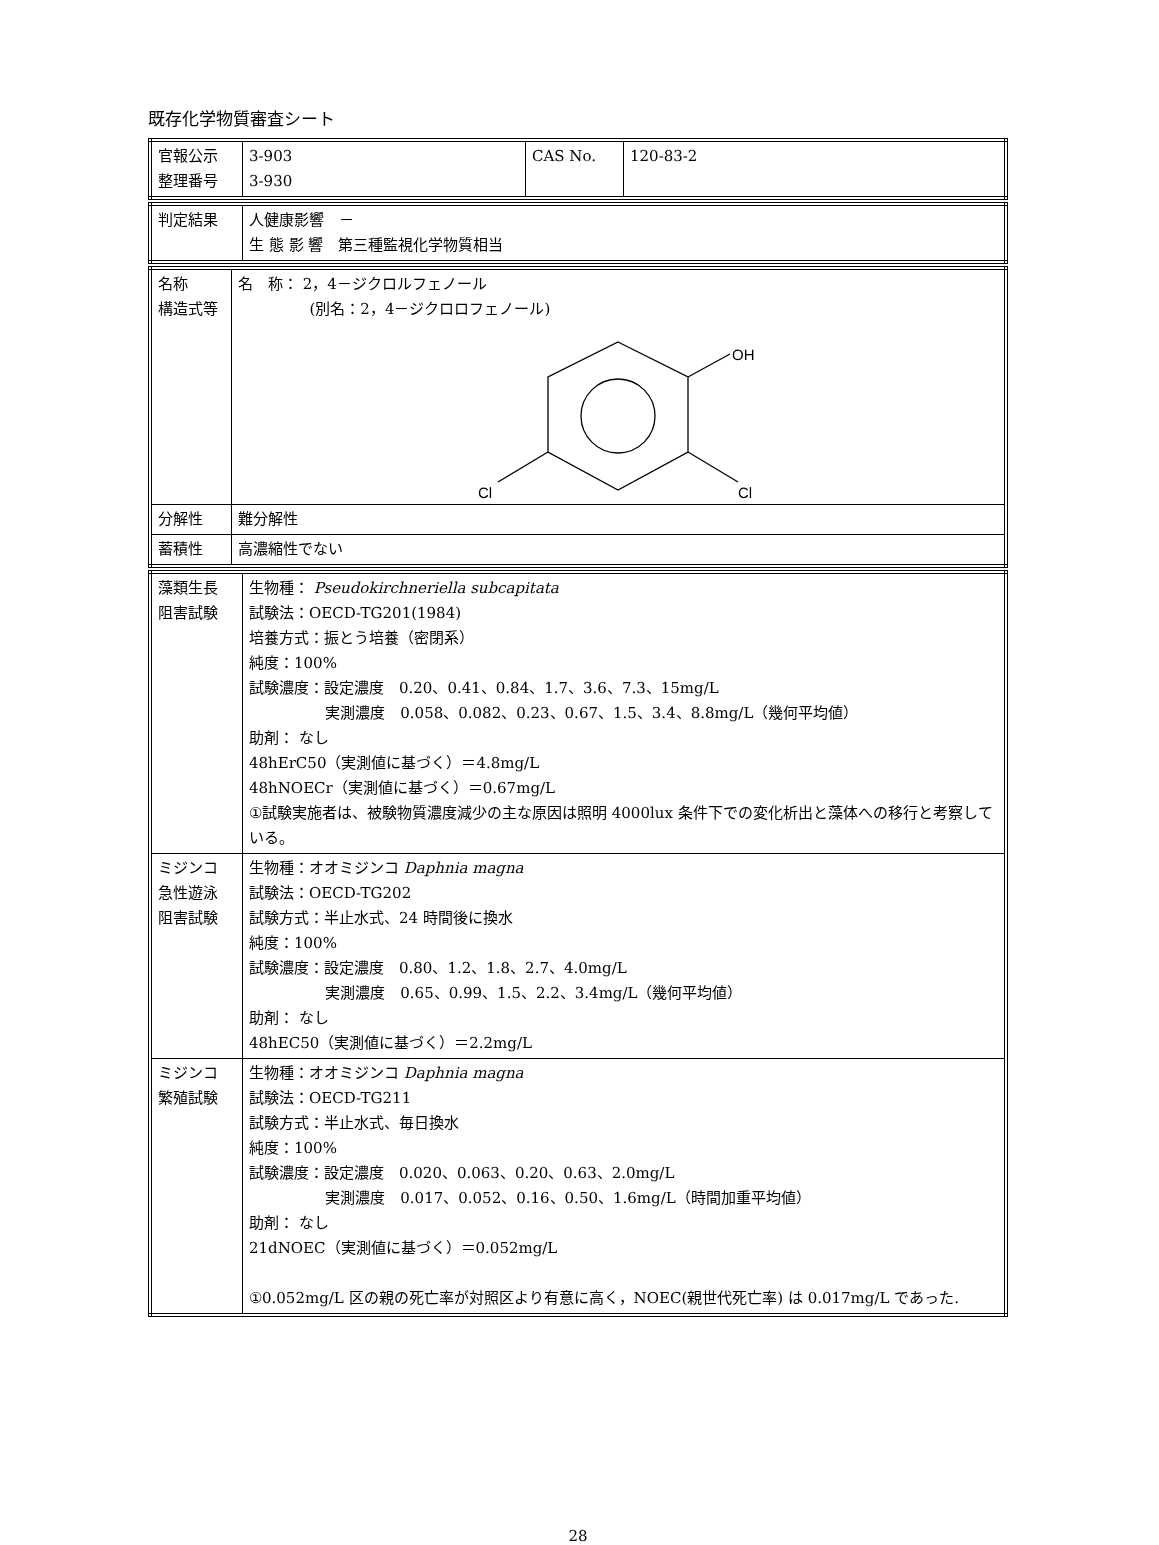既存化学物質審査シート
| 官報公示 整理番号 | 3-903 3-930 | CAS No. | 120-83-2 |
| 判定結果 | 人健康影響 － 生 態 影 響 第三種監視化学物質相当 |
| 名称 構造式等 | 名 称： 2，4－ジクロルフェノール (別名：2，4－ジクロロフェノール) OH Cl Cl |
| 分解性 | 難分解性 |
| 蓄積性 | 高濃縮性でない |
| 藻類生長 阻害試験 | 生物種： Pseudokirchneriella subcapitata 試験法：OECD-TG201(1984) 培養方式：振とう培養（密閉系） 純度：100% 試験濃度：設定濃度 0.20、0.41、0.84、1.7、3.6、7.3、15mg/L 実測濃度 0.058、0.082、0.23、0.67、1.5、3.4、8.8mg/L（幾何平均値） 助剤： なし 48hErC50（実測値に基づく）＝4.8mg/L 48hNOECr（実測値に基づく）＝0.67mg/L ①試験実施者は、被験物質濃度減少の主な原因は照明 4000lux 条件下での変化析出と藻体への移行と考察している。 |
| ミジンコ 急性遊泳 阻害試験 | 生物種：オオミジンコ Daphnia magna 試験法：OECD-TG202 試験方式：半止水式、24 時間後に換水 純度：100% 試験濃度：設定濃度 0.80、1.2、1.8、2.7、4.0mg/L 実測濃度 0.65、0.99、1.5、2.2、3.4mg/L（幾何平均値） 助剤： なし 48hEC50（実測値に基づく）＝2.2mg/L |
| ミジンコ 繁殖試験 | 生物種：オオミジンコ Daphnia magna 試験法：OECD-TG211 試験方式：半止水式、毎日換水 純度：100% 試験濃度：設定濃度 0.020、0.063、0.20、0.63、2.0mg/L 実測濃度 0.017、0.052、0.16、0.50、1.6mg/L（時間加重平均値） 助剤： なし 21dNOEC（実測値に基づく）＝0.052mg/L ①0.052mg/L 区の親の死亡率が対照区より有意に高く，NOEC(親世代死亡率) は 0.017mg/L であった. |
28